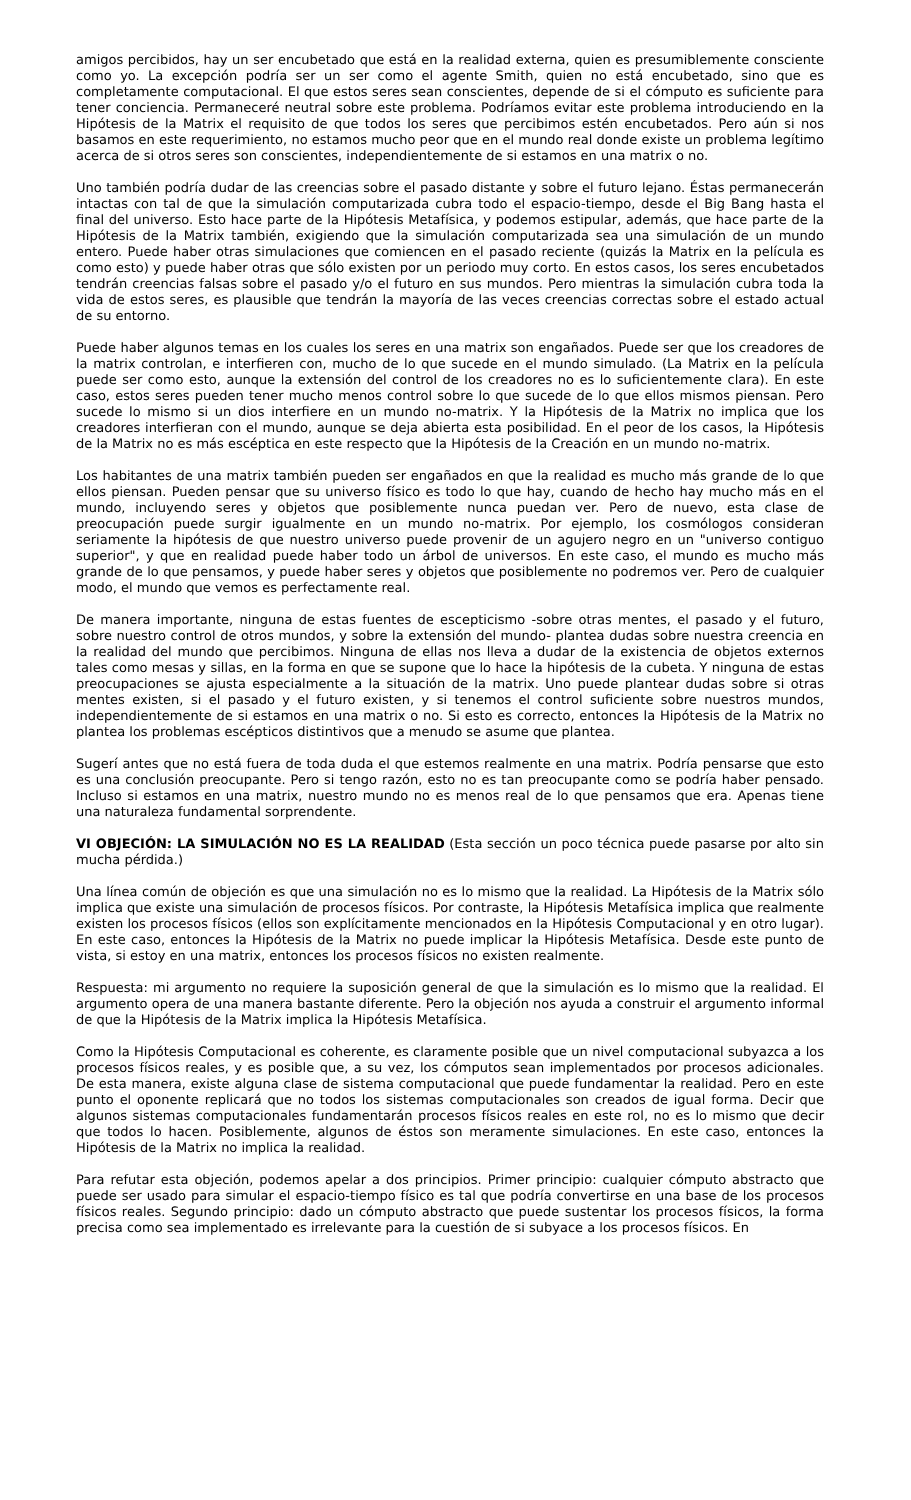amigos percibidos, hay un ser encubetado que está en la realidad externa, quien es presumiblemente consciente como yo. La excepción podría ser un ser como el agente Smith, quien no está encubetado, sino que es completamente computacional. El que estos seres sean conscientes, depende de si el cómputo es suficiente para tener conciencia. Permaneceré neutral sobre este problema. Podríamos evitar este problema introduciendo en la Hipótesis de la Matrix el requisito de que todos los seres que percibimos estén encubetados. Pero aún si nos basamos en este requerimiento, no estamos mucho peor que en el mundo real donde existe un problema legítimo acerca de si otros seres son conscientes, independientemente de si estamos en una matrix o no.
Uno también podría dudar de las creencias sobre el pasado distante y sobre el futuro lejano. Éstas permanecerán intactas con tal de que la simulación computarizada cubra todo el espacio-tiempo, desde el Big Bang hasta el final del universo. Esto hace parte de la Hipótesis Metafísica, y podemos estipular, además, que hace parte de la Hipótesis de la Matrix también, exigiendo que la simulación computarizada sea una simulación de un mundo entero. Puede haber otras simulaciones que comiencen en el pasado reciente (quizás la Matrix en la película es como esto) y puede haber otras que sólo existen por un periodo muy corto. En estos casos, los seres encubetados tendrán creencias falsas sobre el pasado y/o el futuro en sus mundos. Pero mientras la simulación cubra toda la vida de estos seres, es plausible que tendrán la mayoría de las veces creencias correctas sobre el estado actual de su entorno.
Puede haber algunos temas en los cuales los seres en una matrix son engañados. Puede ser que los creadores de la matrix controlan, e interfieren con, mucho de lo que sucede en el mundo simulado. (La Matrix en la película puede ser como esto, aunque la extensión del control de los creadores no es lo suficientemente clara). En este caso, estos seres pueden tener mucho menos control sobre lo que sucede de lo que ellos mismos piensan. Pero sucede lo mismo si un dios interfiere en un mundo no-matrix. Y la Hipótesis de la Matrix no implica que los creadores interfieran con el mundo, aunque se deja abierta esta posibilidad. En el peor de los casos, la Hipótesis de la Matrix no es más escéptica en este respecto que la Hipótesis de la Creación en un mundo no-matrix.
Los habitantes de una matrix también pueden ser engañados en que la realidad es mucho más grande de lo que ellos piensan. Pueden pensar que su universo físico es todo lo que hay, cuando de hecho hay mucho más en el mundo, incluyendo seres y objetos que posiblemente nunca puedan ver. Pero de nuevo, esta clase de preocupación puede surgir igualmente en un mundo no-matrix. Por ejemplo, los cosmólogos consideran seriamente la hipótesis de que nuestro universo puede provenir de un agujero negro en un "universo contiguo superior", y que en realidad puede haber todo un árbol de universos. En este caso, el mundo es mucho más grande de lo que pensamos, y puede haber seres y objetos que posiblemente no podremos ver. Pero de cualquier modo, el mundo que vemos es perfectamente real.
De manera importante, ninguna de estas fuentes de escepticismo -sobre otras mentes, el pasado y el futuro, sobre nuestro control de otros mundos, y sobre la extensión del mundo- plantea dudas sobre nuestra creencia en la realidad del mundo que percibimos. Ninguna de ellas nos lleva a dudar de la existencia de objetos externos tales como mesas y sillas, en la forma en que se supone que lo hace la hipótesis de la cubeta. Y ninguna de estas preocupaciones se ajusta especialmente a la situación de la matrix. Uno puede plantear dudas sobre si otras mentes existen, si el pasado y el futuro existen, y si tenemos el control suficiente sobre nuestros mundos, independientemente de si estamos en una matrix o no. Si esto es correcto, entonces la Hipótesis de la Matrix no plantea los problemas escépticos distintivos que a menudo se asume que plantea.
Sugerí antes que no está fuera de toda duda el que estemos realmente en una matrix. Podría pensarse que esto es una conclusión preocupante. Pero si tengo razón, esto no es tan preocupante como se podría haber pensado. Incluso si estamos en una matrix, nuestro mundo no es menos real de lo que pensamos que era. Apenas tiene una naturaleza fundamental sorprendente.
VI OBJECIÓN: LA SIMULACIÓN NO ES LA REALIDAD (Esta sección un poco técnica puede pasarse por alto sin mucha pérdida.)
Una línea común de objeción es que una simulación no es lo mismo que la realidad. La Hipótesis de la Matrix sólo implica que existe una simulación de procesos físicos. Por contraste, la Hipótesis Metafísica implica que realmente existen los procesos físicos (ellos son explícitamente mencionados en la Hipótesis Computacional y en otro lugar). En este caso, entonces la Hipótesis de la Matrix no puede implicar la Hipótesis Metafísica. Desde este punto de vista, si estoy en una matrix, entonces los procesos físicos no existen realmente.
Respuesta: mi argumento no requiere la suposición general de que la simulación es lo mismo que la realidad. El argumento opera de una manera bastante diferente. Pero la objeción nos ayuda a construir el argumento informal de que la Hipótesis de la Matrix implica la Hipótesis Metafísica.
Como la Hipótesis Computacional es coherente, es claramente posible que un nivel computacional subyazca a los procesos físicos reales, y es posible que, a su vez, los cómputos sean implementados por procesos adicionales. De esta manera, existe alguna clase de sistema computacional que puede fundamentar la realidad. Pero en este punto el oponente replicará que no todos los sistemas computacionales son creados de igual forma. Decir que algunos sistemas computacionales fundamentarán procesos físicos reales en este rol, no es lo mismo que decir que todos lo hacen. Posiblemente, algunos de éstos son meramente simulaciones. En este caso, entonces la Hipótesis de la Matrix no implica la realidad.
Para refutar esta objeción, podemos apelar a dos principios. Primer principio: cualquier cómputo abstracto que puede ser usado para simular el espacio-tiempo físico es tal que podría convertirse en una base de los procesos físicos reales. Segundo principio: dado un cómputo abstracto que puede sustentar los procesos físicos, la forma precisa como sea implementado es irrelevante para la cuestión de si subyace a los procesos físicos. En